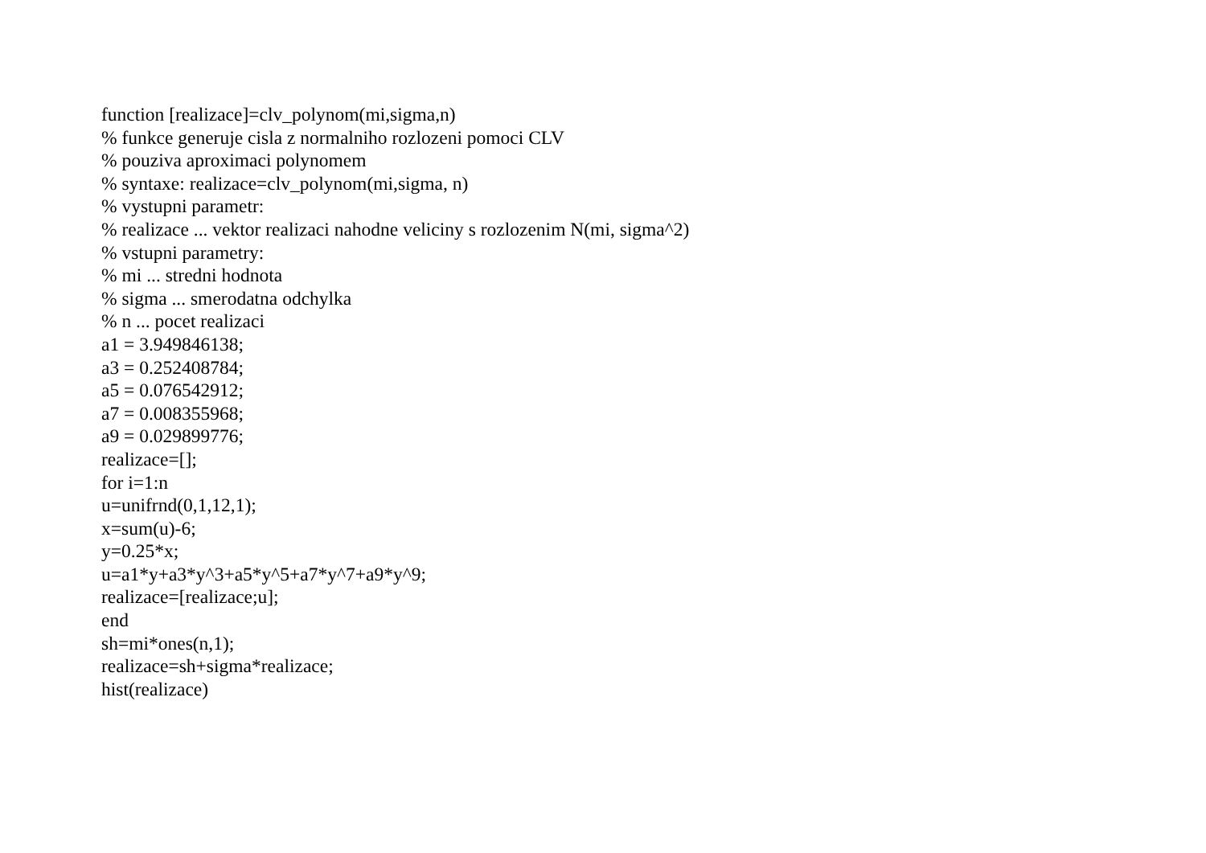function [realizace]=clv_polynom(mi,sigma,n) % funkce generuje cisla z normalniho rozlozeni pomoci CLV % pouziva aproximaci polynomem % syntaxe: realizace=clv_polynom(mi,sigma, n) % vystupni parametr: % realizace ... vektor realizaci nahodne veliciny s rozlozenim N(mi, sigma^2) % vstupni parametry: % mi ... stredni hodnota % sigma ... smerodatna odchylka % n ... pocet realizaci a1 = 3.949846138; a3 = 0.252408784; a5 = 0.076542912; a7 = 0.008355968; a9 = 0.029899776; realizace=[]; for i=1:n u=unifrnd(0,1,12,1); x=sum(u)-6; y=0.25*x; u=a1*y+a3*y^3+a5*y^5+a7*y^7+a9*y^9; realizace=[realizace;u]; end sh=mi*ones(n,1); realizace=sh+sigma*realizace; hist(realizace)